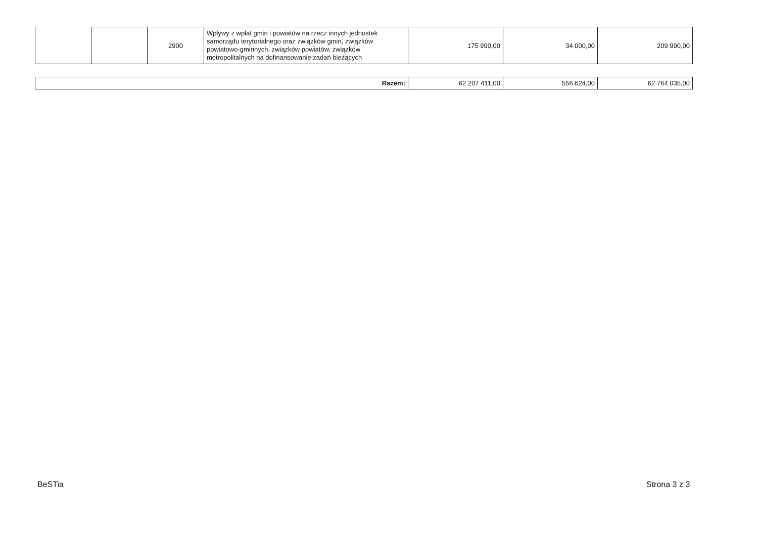| | | 2900 | Wpływy z wpłat gmin i powiatów na rzecz innych jednostek samorządu terytorialnego oraz związków gmin, związków powiatowo-gminnych, związków powiatów, związków metropolitalnych na dofinansowanie zadań bieżących | 175 990,00 | 34 000,00 | 209 990,00 |
| Razem: | 62 207 411,00 | 556 624,00 | 62 764 035,00 |
BeSTia Strona 3 z 3